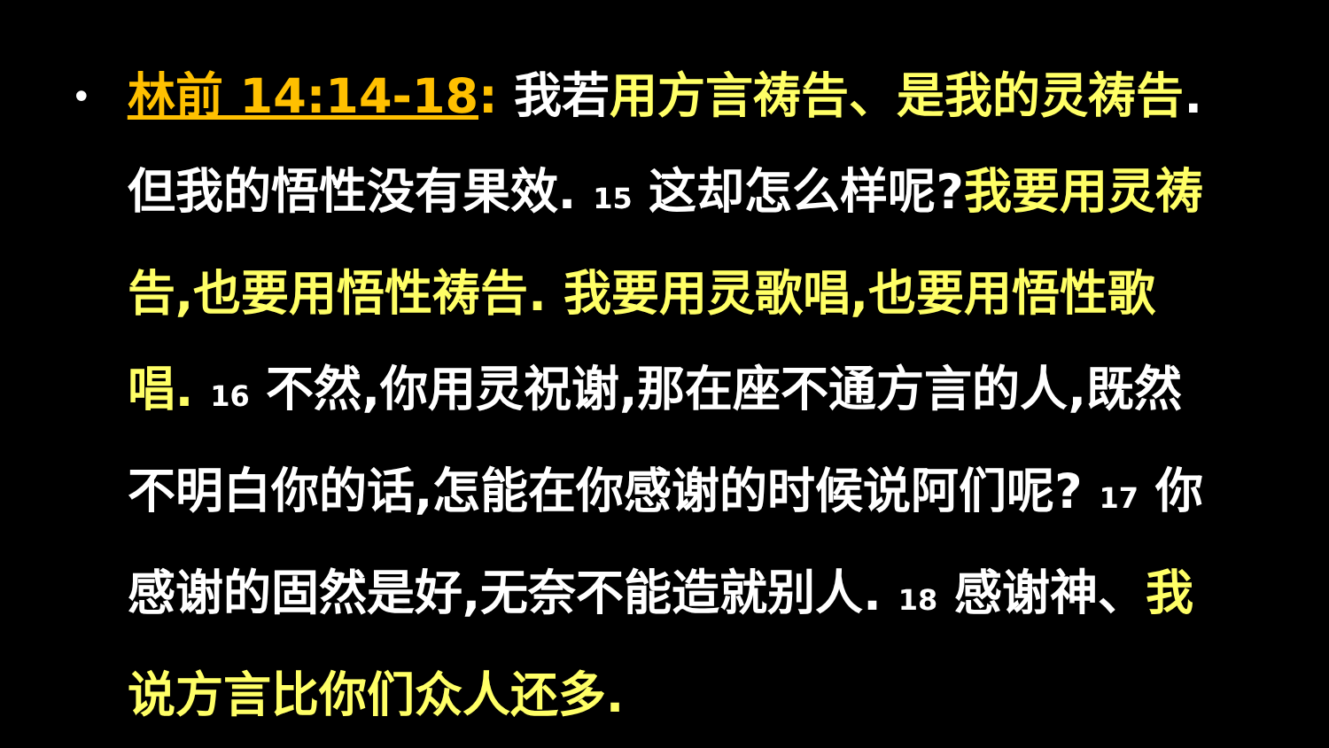•
林前 14:14-18: 我若用方言祷告、是我的灵祷告.但我的悟性没有果效. 15 这却怎么样呢?我要用灵祷告,也要用悟性祷告. 我要用灵歌唱,也要用悟性歌唱. 16 不然,你用灵祝谢,那在座不通方言的人,既然不明白你的话,怎能在你感谢的时候说阿们呢? 17 你感谢的固然是好,无奈不能造就别人. 18 感谢神、我说方言比你们众人还多.